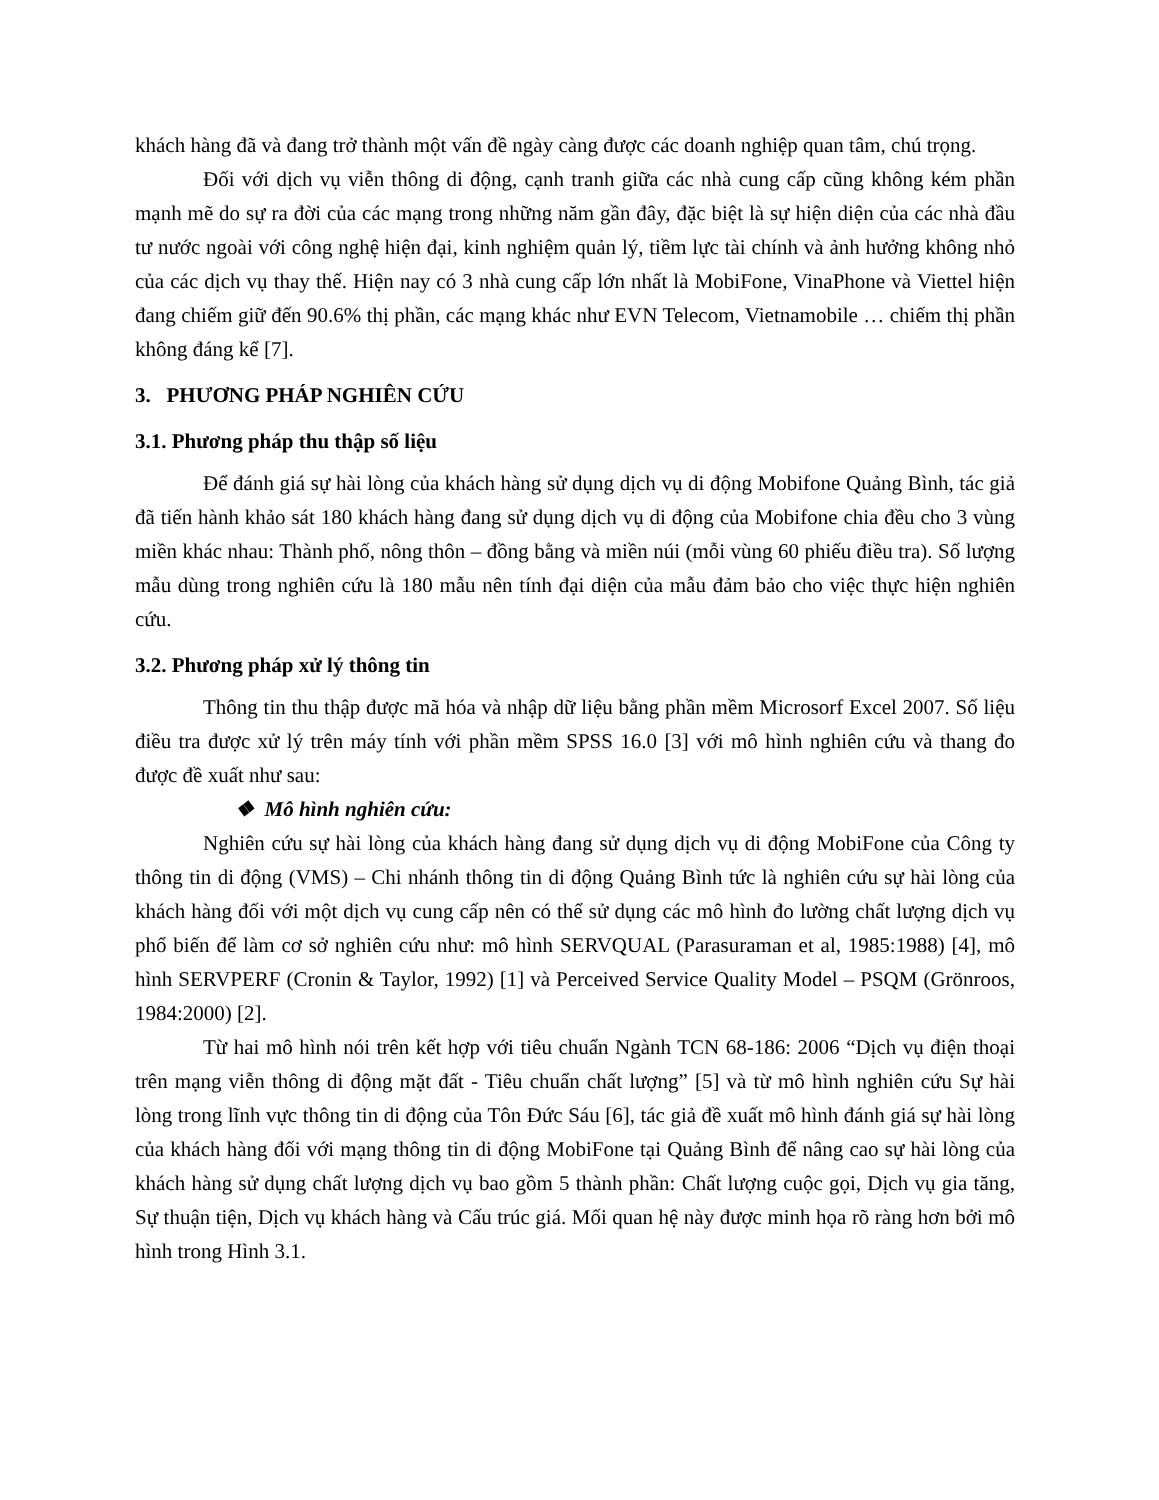khách hàng đã và đang trở thành một vấn đề ngày càng được các doanh nghiệp quan tâm, chú trọng.
Đối với dịch vụ viễn thông di động, cạnh tranh giữa các nhà cung cấp cũng không kém phần mạnh mẽ do sự ra đời của các mạng trong những năm gần đây, đặc biệt là sự hiện diện của các nhà đầu tư nước ngoài với công nghệ hiện đại, kinh nghiệm quản lý, tiềm lực tài chính và ảnh hưởng không nhỏ của các dịch vụ thay thế. Hiện nay có 3 nhà cung cấp lớn nhất là MobiFone, VinaPhone và Viettel hiện đang chiếm giữ đến 90.6% thị phần, các mạng khác như EVN Telecom, Vietnamobile … chiếm thị phần không đáng kể [7].
3. PHƯƠNG PHÁP NGHIÊN CỨU
3.1. Phương pháp thu thập số liệu
Để đánh giá sự hài lòng của khách hàng sử dụng dịch vụ di động Mobifone Quảng Bình, tác giả đã tiến hành khảo sát 180 khách hàng đang sử dụng dịch vụ di động của Mobifone chia đều cho 3 vùng miền khác nhau: Thành phố, nông thôn – đồng bằng và miền núi (mỗi vùng 60 phiếu điều tra). Số lượng mẫu dùng trong nghiên cứu là 180 mẫu nên tính đại diện của mẫu đảm bảo cho việc thực hiện nghiên cứu.
3.2. Phương pháp xử lý thông tin
Thông tin thu thập được mã hóa và nhập dữ liệu bằng phần mềm Microsorf Excel 2007. Số liệu điều tra được xử lý trên máy tính với phần mềm SPSS 16.0 [3] với mô hình nghiên cứu và thang đo được đề xuất như sau:
❖ Mô hình nghiên cứu:
Nghiên cứu sự hài lòng của khách hàng đang sử dụng dịch vụ di động MobiFone của Công ty thông tin di động (VMS) – Chi nhánh thông tin di động Quảng Bình tức là nghiên cứu sự hài lòng của khách hàng đối với một dịch vụ cung cấp nên có thể sử dụng các mô hình đo lường chất lượng dịch vụ phổ biến để làm cơ sở nghiên cứu như: mô hình SERVQUAL (Parasuraman et al, 1985:1988) [4], mô hình SERVPERF (Cronin & Taylor, 1992) [1] và Perceived Service Quality Model – PSQM (Grönroos, 1984:2000) [2].
Từ hai mô hình nói trên kết hợp với tiêu chuẩn Ngành TCN 68-186: 2006 “Dịch vụ điện thoại trên mạng viễn thông di động mặt đất - Tiêu chuẩn chất lượng” [5] và từ mô hình nghiên cứu Sự hài lòng trong lĩnh vực thông tin di động của Tôn Đức Sáu [6], tác giả đề xuất mô hình đánh giá sự hài lòng của khách hàng đối với mạng thông tin di động MobiFone tại Quảng Bình để nâng cao sự hài lòng của khách hàng sử dụng chất lượng dịch vụ bao gồm 5 thành phần: Chất lượng cuộc gọi, Dịch vụ gia tăng, Sự thuận tiện, Dịch vụ khách hàng và Cấu trúc giá. Mối quan hệ này được minh họa rõ ràng hơn bởi mô hình trong Hình 3.1.